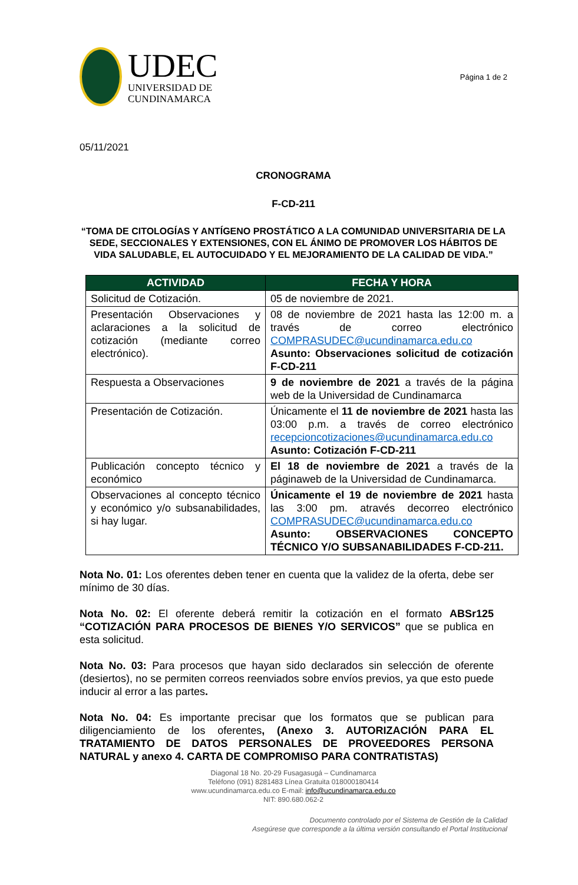UDEC
UNIVERSIDAD DE
CUNDINAMARCA
Página 1 de 2
05/11/2021
CRONOGRAMA
F-CD-211
“TOMA DE CITOLOGÍAS Y ANTÍGENO PROSTÁTICO A LA COMUNIDAD UNIVERSITARIA DE LA SEDE, SECCIONALES Y EXTENSIONES, CON EL ÁNIMO DE PROMOVER LOS HÁBITOS DE VIDA SALUDABLE, EL AUTOCUIDADO Y EL MEJORAMIENTO DE LA CALIDAD DE VIDA.”
| ACTIVIDAD | FECHA Y HORA |
| --- | --- |
| Solicitud de Cotización. | 05 de noviembre de 2021. |
| Presentación Observaciones y aclaraciones a la solicitud de cotización (mediante correo electrónico). | 08 de noviembre de 2021 hasta las 12:00 m. a través de correo electrónico COMPRASUDEC@ucundinamarca.edu.co Asunto: Observaciones solicitud de cotización F-CD-211 |
| Respuesta a Observaciones | 9 de noviembre de 2021 a través de la página web de la Universidad de Cundinamarca |
| Presentación de Cotización. | Únicamente el 11 de noviembre de 2021 hasta las 03:00 p.m. a través de correo electrónico recepcioncotizaciones@ucundinamarca.edu.co Asunto: Cotización F-CD-211 |
| Publicación concepto técnico y económico | El 18 de noviembre de 2021 a través de la páginaweb de la Universidad de Cundinamarca. |
| Observaciones al concepto técnico y económico y/o subsanabilidades, si hay lugar. | Únicamente el 19 de noviembre de 2021 hasta las 3:00 pm. através decorreo electrónico COMPRASUDEC@ucundinamarca.edu.co Asunto: OBSERVACIONES CONCEPTO TÉCNICO Y/O SUBSANABILIDADES F-CD-211. |
Nota No. 01: Los oferentes deben tener en cuenta que la validez de la oferta, debe ser mínimo de 30 días.
Nota No. 02: El oferente deberá remitir la cotización en el formato ABSr125 “COTIZACIÓN PARA PROCESOS DE BIENES Y/O SERVICOS” que se publica en esta solicitud.
Nota No. 03: Para procesos que hayan sido declarados sin selección de oferente (desiertos), no se permiten correos reenviados sobre envíos previos, ya que esto puede inducir al error a las partes.
Nota No. 04: Es importante precisar que los formatos que se publican para diligenciamiento de los oferentes, (Anexo 3. AUTORIZACIÓN PARA EL TRATAMIENTO DE DATOS PERSONALES DE PROVEEDORES PERSONA NATURAL y anexo 4. CARTA DE COMPROMISO PARA CONTRATISTAS)
Diagonal 18 No. 20-29 Fusagasugá – Cundinamarca
Teléfono (091) 8281483 Línea Gratuita 018000180414
www.ucundinamarca.edu.co E-mail: info@ucundinamarca.edu.co
NIT: 890.680.062-2
Documento controlado por el Sistema de Gestión de la Calidad
Asegúrese que corresponde a la última versión consultando el Portal Institucional